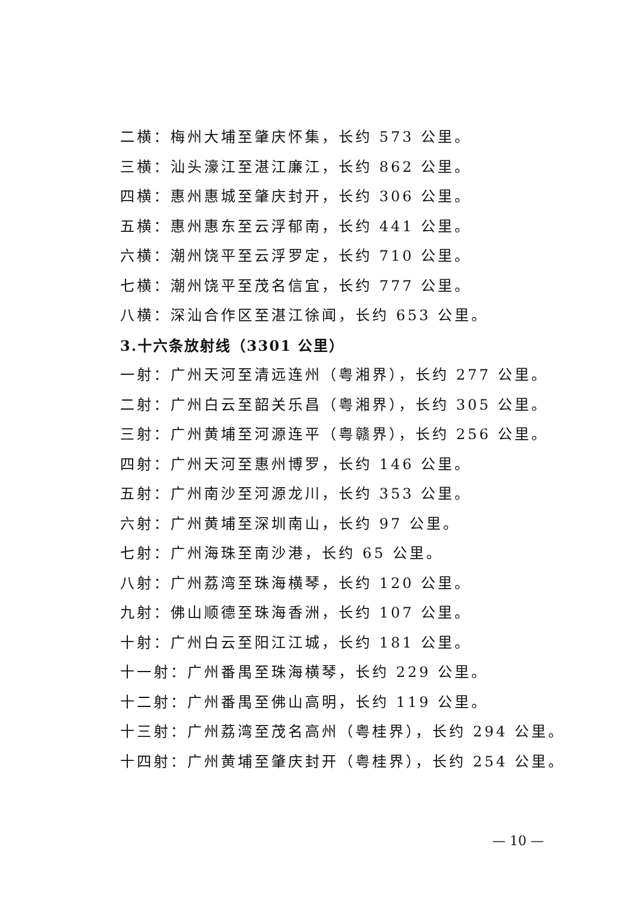二横：梅州大埔至肇庆怀集，长约 573 公里。
三横：汕头濠江至湛江廉江，长约 862 公里。
四横：惠州惠城至肇庆封开，长约 306 公里。
五横：惠州惠东至云浮郁南，长约 441 公里。
六横：潮州饶平至云浮罗定，长约 710 公里。
七横：潮州饶平至茂名信宜，长约 777 公里。
八横：深汕合作区至湛江徐闻，长约 653 公里。
3.十六条放射线（3301 公里）
一射：广州天河至清远连州（粤湘界），长约 277 公里。
二射：广州白云至韶关乐昌（粤湘界），长约 305 公里。
三射：广州黄埔至河源连平（粤赣界），长约 256 公里。
四射：广州天河至惠州博罗，长约 146 公里。
五射：广州南沙至河源龙川，长约 353 公里。
六射：广州黄埔至深圳南山，长约 97 公里。
七射：广州海珠至南沙港，长约 65 公里。
八射：广州荔湾至珠海横琴，长约 120 公里。
九射：佛山顺德至珠海香洲，长约 107 公里。
十射：广州白云至阳江江城，长约 181 公里。
十一射：广州番禺至珠海横琴，长约 229 公里。
十二射：广州番禺至佛山高明，长约 119 公里。
十三射：广州荔湾至茂名高州（粤桂界），长约 294 公里。
十四射：广州黄埔至肇庆封开（粤桂界），长约 254 公里。
— 10 —